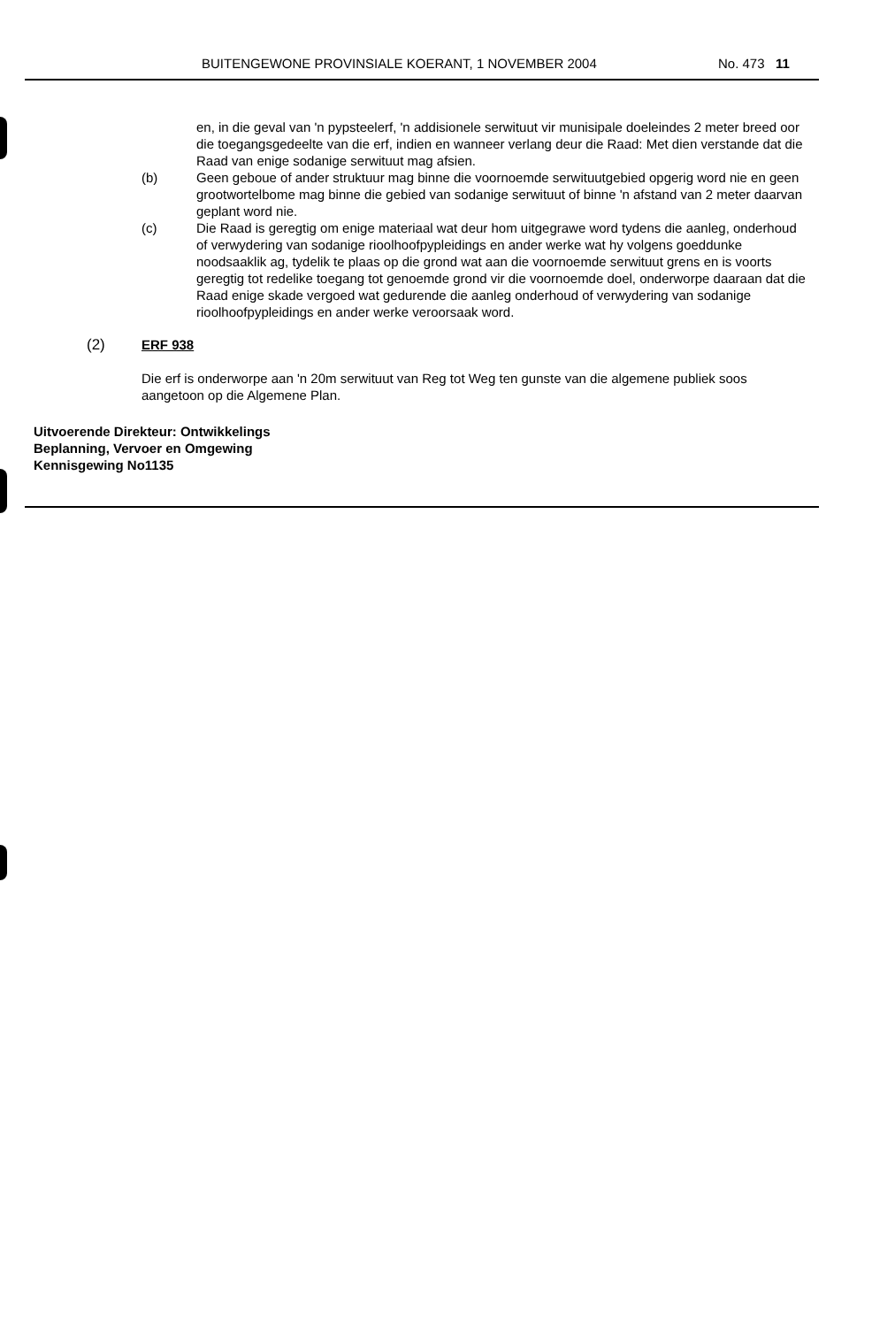BUITENGEWONE PROVINSIALE KOERANT, 1 NOVEMBER 2004 No. 473 11
en, in die geval van 'n pypsteelerf, 'n addisionele serwituut vir munisipale doeleindes 2 meter breed oor die toegangsgedeelte van die erf, indien en wanneer verlang deur die Raad: Met dien verstande dat die Raad van enige sodanige serwituut mag afsien.
(b) Geen geboue of ander struktuur mag binne die voornoemde serwituutgebied opgerig word nie en geen grootwortelbome mag binne die gebied van sodanige serwituut of binne 'n afstand van 2 meter daarvan geplant word nie.
(c) Die Raad is geregtig om enige materiaal wat deur hom uitgegrawe word tydens die aanleg, onderhoud of verwydering van sodanige rioolhoofpypleidings en ander werke wat hy volgens goeddunke noodsaaklik ag, tydelik te plaas op die grond wat aan die voornoemde serwituut grens en is voorts geregtig tot redelike toegang tot genoemde grond vir die voornoemde doel, onderworpe daaraan dat die Raad enige skade vergoed wat gedurende die aanleg onderhoud of verwydering van sodanige rioolhoofpypleidings en ander werke veroorsaak word.
(2) ERF 938
Die erf is onderworpe aan 'n 20m serwituut van Reg tot Weg ten gunste van die algemene publiek soos aangetoon op die Algemene Plan.
Uitvoerende Direkteur: Ontwikkelings
Beplanning, Vervoer en Omgewing
Kennisgewing No1135